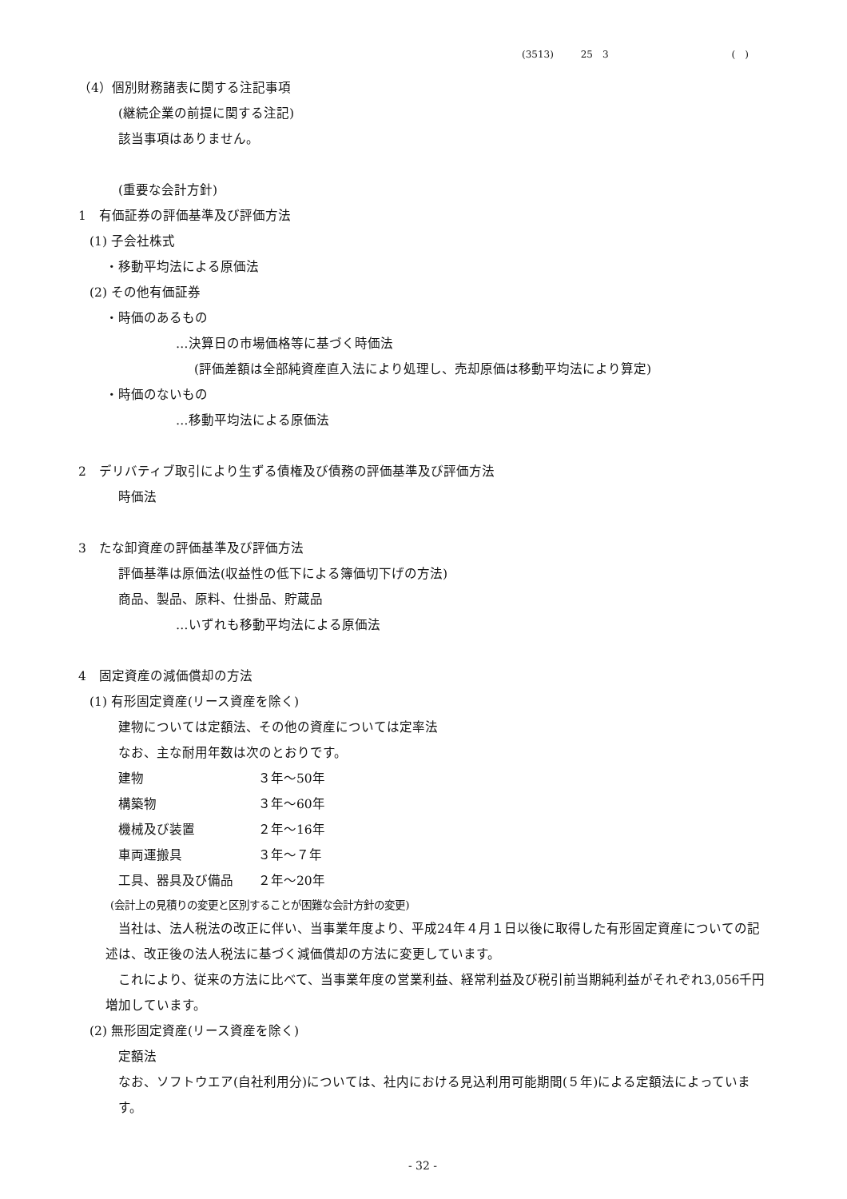(3513) 25　3 (　)
（4）個別財務諸表に関する注記事項
(継続企業の前提に関する注記)
該当事項はありません。
(重要な会計方針)
1　有価証券の評価基準及び評価方法
(1) 子会社株式
・移動平均法による原価法
(2) その他有価証券
・時価のあるもの
…決算日の市場価格等に基づく時価法
(評価差額は全部純資産直入法により処理し、売却原価は移動平均法により算定)
・時価のないもの
…移動平均法による原価法
2　デリバティブ取引により生ずる債権及び債務の評価基準及び評価方法
時価法
3　たな卸資産の評価基準及び評価方法
評価基準は原価法(収益性の低下による簿価切下げの方法)
商品、製品、原料、仕掛品、貯蔵品
…いずれも移動平均法による原価法
4　固定資産の減価償却の方法
(1) 有形固定資産(リース資産を除く)
建物については定額法、その他の資産については定率法
なお、主な耐用年数は次のとおりです。
| 建物 | ３年～50年 |
| 構築物 | ３年～60年 |
| 機械及び装置 | ２年～16年 |
| 車両運搬具 | ３年～７年 |
| 工具、器具及び備品 | ２年～20年 |
(会計上の見積りの変更と区別することが困難な会計方針の変更)
　当社は、法人税法の改正に伴い、当事業年度より、平成24年４月１日以後に取得した有形固定資産についての記述は、改正後の法人税法に基づく減価償却の方法に変更しています。
　これにより、従来の方法に比べて、当事業年度の営業利益、経常利益及び税引前当期純利益がそれぞれ3,056千円増加しています。
(2) 無形固定資産(リース資産を除く)
定額法
なお、ソフトウエア(自社利用分)については、社内における見込利用可能期間(５年)による定額法によっています。
- 32 -